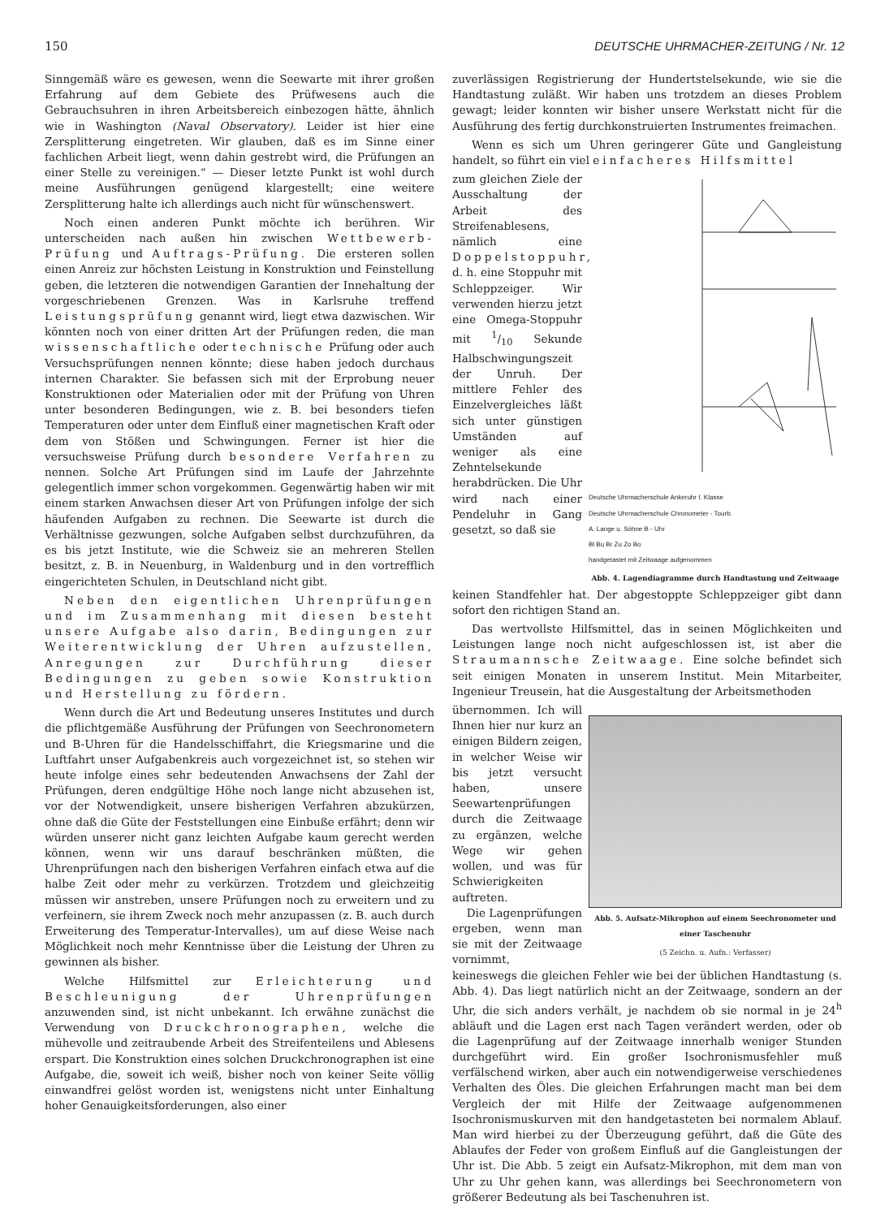150 DEUTSCHE UHRMACHER-ZEITUNG / Nr. 12
Sinngemäß wäre es gewesen, wenn die Seewarte mit ihrer großen Erfahrung auf dem Gebiete des Prüfwesens auch die Gebrauchsuhren in ihren Arbeitsbereich einbezogen hätte, ähnlich wie in Washington (Naval Observatory). Leider ist hier eine Zersplitterung eingetreten. Wir glauben, daß es im Sinne einer fachlichen Arbeit liegt, wenn dahin gestrebt wird, die Prüfungen an einer Stelle zu vereinigen.“ — Dieser letzte Punkt ist wohl durch meine Ausführungen genügend klargestellt; eine weitere Zersplitterung halte ich allerdings auch nicht für wünschenswert.
Noch einen anderen Punkt möchte ich berühren. Wir unterscheiden nach außen hin zwischen Wettbewerb-Prüfung und Auftrags-Prüfung. Die ersteren sollen einen Anreiz zur höchsten Leistung in Konstruktion und Feinstellung geben, die letzteren die notwendigen Garantien der Innehaltung der vorgeschriebenen Grenzen. Was in Karlsruhe treffend Leistungsprüfung genannt wird, liegt etwa dazwischen. Wir könnten noch von einer dritten Art der Prüfungen reden, die man wissenschaftliche oder technische Prüfung oder auch Versuchsprüfungen nennen könnte; diese haben jedoch durchaus internen Charakter. Sie befassen sich mit der Erprobung neuer Konstruktionen oder Materialien oder mit der Prüfung von Uhren unter besonderen Bedingungen, wie z. B. bei besonders tiefen Temperaturen oder unter dem Einfluß einer magnetischen Kraft oder dem von Stößen und Schwingungen. Ferner ist hier die versuchsweise Prüfung durch besondere Verfahren zu nennen. Solche Art Prüfungen sind im Laufe der Jahrzehnte gelegentlich immer schon vorgekommen. Gegenwärtig haben wir mit einem starken Anwachsen dieser Art von Prüfungen infolge der sich häufenden Aufgaben zu rechnen. Die Seewarte ist durch die Verhältnisse gezwungen, solche Aufgaben selbst durchzuführen, da es bis jetzt Institute, wie die Schweiz sie an mehreren Stellen besitzt, z. B. in Neuenburg, in Waldenburg und in den vortrefflich eingerichteten Schulen, in Deutschland nicht gibt.
Neben den eigentlichen Uhrenprüfungen und im Zusammenhang mit diesen besteht unsere Aufgabe also darin, Bedingungen zur Weiterentwicklung der Uhren aufzustellen, Anregungen zur Durchführung dieser Bedingungen zu geben sowie Konstruktion und Herstellung zu fördern.
Wenn durch die Art und Bedeutung unseres Institutes und durch die pflichtgemäße Ausführung der Prüfungen von Seechronometern und B-Uhren für die Handelsschiffahrt, die Kriegsmarine und die Luftfahrt unser Aufgabenkreis auch vorgezeichnet ist, so stehen wir heute infolge eines sehr bedeutenden Anwachsens der Zahl der Prüfungen, deren endgültige Höhe noch lange nicht abzusehen ist, vor der Notwendigkeit, unsere bisherigen Verfahren abzukürzen, ohne daß die Güte der Feststellungen eine Einbuße erfährt; denn wir würden unserer nicht ganz leichten Aufgabe kaum gerecht werden können, wenn wir uns darauf beschränken müßten, die Uhrenprüfungen nach den bisherigen Verfahren einfach etwa auf die halbe Zeit oder mehr zu verkürzen. Trotzdem und gleichzeitig müssen wir anstreben, unsere Prüfungen noch zu erweitern und zu verfeinern, sie ihrem Zweck noch mehr anzupassen (z. B. auch durch Erweiterung des Temperatur-Intervalles), um auf diese Weise nach Möglichkeit noch mehr Kenntnisse über die Leistung der Uhren zu gewinnen als bisher.
Welche Hilfsmittel zur Erleichterung und Beschleunigung der Uhrenprüfungen anzuwenden sind, ist nicht unbekannt. Ich erwähne zunächst die Verwendung von Druckchronographen, welche die mühevolle und zeitraubende Arbeit des Streifenteilens und Ablesens erspart. Die Konstruktion eines solchen Druckchronographen ist eine Aufgabe, die, soweit ich weiß, bisher noch von keiner Seite völlig einwandfrei gelöst worden ist, wenigstens nicht unter Einhaltung hoher Genauigkeitsforderungen, also einer
zuverlässigen Registrierung der Hundertstelsekunde, wie sie die Handtastung zuläßt. Wir haben uns trotzdem an dieses Problem gewagt; leider konnten wir bisher unsere Werkstatt nicht für die Ausführung des fertig durchkonstruierten Instrumentes freimachen.
Wenn es sich um Uhren geringerer Güte und Gangleistung handelt, so führt ein viel einfacheres Hilfsmittel
zum gleichen Ziele der Ausschaltung der Arbeit des Streifenablesens, nämlich eine Doppelstoppuhr, d. h. eine Stoppuhr mit Schleppzeiger. Wir verwenden hierzu jetzt eine Omega-Stoppuhr mit 1/10 Sekunde Halbschwingungszeit der Unruh. Der mittlere Fehler des Einzelvergleiches läßt sich unter günstigen Umständen auf weniger als eine Zehntelsekunde herabdrücken. Die Uhr wird nach einer Pendeluhr in Gang gesetzt, so daß sie
Deutsche Uhrmacherschule Ankeruhr I. Klasse
Deutsche Uhrmacherschule Chronometer - Tourb.
A. Lange u. Söhne B - Uhr
Bl Bu Br Zu Zo Bo
handgetastet mit Zeitwaage aufgenommen
Abb. 4. Lagendiagramme durch Handtastung und Zeitwaage
keinen Standfehler hat. Der abgestoppte Schleppzeiger gibt dann sofort den richtigen Stand an.
Das wertvollste Hilfsmittel, das in seinen Möglichkeiten und Leistungen lange noch nicht aufgeschlossen ist, ist aber die Straumannsche Zeitwaage. Eine solche befindet sich seit einigen Monaten in unserem Institut. Mein Mitarbeiter, Ingenieur Treusein, hat die Ausgestaltung der Arbeitsmethoden
übernommen. Ich will Ihnen hier nur kurz an einigen Bildern zeigen, in welcher Weise wir bis jetzt versucht haben, unsere Seewartenprüfungen durch die Zeitwaage zu ergänzen, welche Wege wir gehen wollen, und was für Schwierigkeiten auftreten.
Die Lagenprüfungen ergeben, wenn man sie mit der Zeitwaage vornimmt,
Abb. 5. Aufsatz-Mikrophon auf einem Seechronometer und einer Taschenuhr
(5 Zeichn. u. Aufn.: Verfasser)
keineswegs die gleichen Fehler wie bei der üblichen Handtastung (s. Abb. 4). Das liegt natürlich nicht an der Zeitwaage, sondern an der Uhr, die sich anders verhält, je nachdem ob sie normal in je 24<sup>h</sup> abläuft und die Lagen erst nach Tagen verändert werden, oder ob die Lagenprüfung auf der Zeitwaage innerhalb weniger Stunden durchgeführt wird. Ein großer Isochronismusfehler muß verfälschend wirken, aber auch ein notwendigerweise verschiedenes Verhalten des Öles. Die gleichen Erfahrungen macht man bei dem Vergleich der mit Hilfe der Zeitwaage aufgenommenen Isochronismuskurven mit den handgetasteten bei normalem Ablauf. Man wird hierbei zu der Überzeugung geführt, daß die Güte des Ablaufes der Feder von großem Einfluß auf die Gangleistungen der Uhr ist. Die Abb. 5 zeigt ein Aufsatz-Mikrophon, mit dem man von Uhr zu Uhr gehen kann, was allerdings bei Seechronometern von größerer Bedeutung als bei Taschenuhren ist.